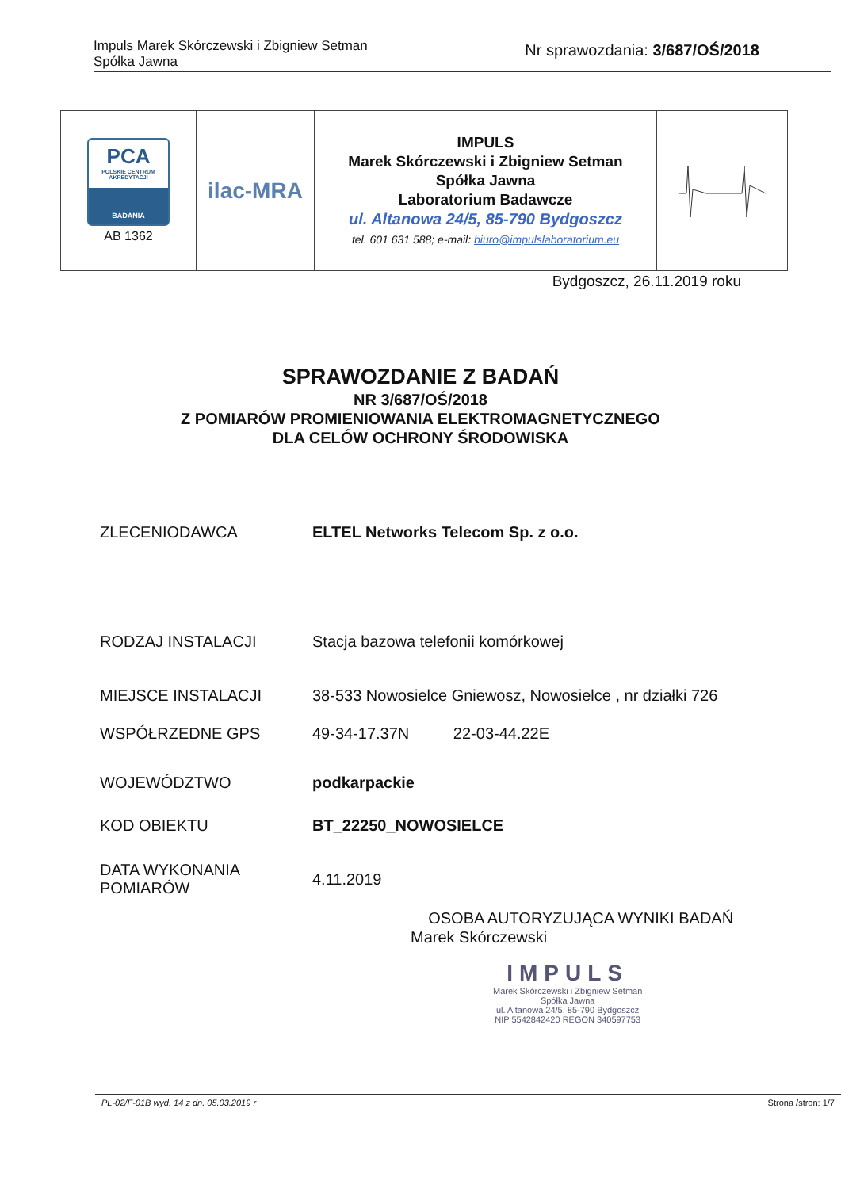Impuls Marek Skórczewski i Zbigniew Setman
Spółka Jawna
Nr sprawozdania: 3/687/OŚ/2018
| PCA POLSKIE CENTRUM AKREDYTACJI BADANIA AB 1362 | ilac-MRA | IMPULS Marek Skórczewski i Zbigniew Setman Spółka Jawna Laboratorium Badawcze ul. Altanowa 24/5, 85-790 Bydgoszcz tel. 601 631 588; e-mail: biuro@impulslaboratorium.eu | |
Bydgoszcz, 26.11.2019 roku
SPRAWOZDANIE Z BADAŃ
NR 3/687/OŚ/2018
Z POMIARÓW PROMIENIOWANIA ELEKTROMAGNETYCZNEGO
DLA CELÓW OCHRONY ŚRODOWISKA
| ZLECENIODAWCA | ELTEL Networks Telecom Sp. z o.o. |
| RODZAJ INSTALACJI | Stacja bazowa telefonii komórkowej |
| MIEJSCE INSTALACJI | 38-533 Nowosielce Gniewosz, Nowosielce , nr działki 726 |
| WSPÓŁRZEDNE GPS | 49-34-17.37N 22-03-44.22E |
| WOJEWÓDZTWO | podkarpackie |
| KOD OBIEKTU | BT_22250_NOWOSIELCE |
| DATA WYKONANIA POMIARÓW | 4.11.2019 |
OSOBA AUTORYZUJĄCA WYNIKI BADAŃ
Marek Skórczewski
IMPULS
Marek Skórczewski i Zbigniew Setman
Spółka Jawna
ul. Altanowa 24/5, 85-790 Bydgoszcz
NIP 5542842420 REGON 340597753
PL-02/F-01B wyd. 14 z dn. 05.03.2019 r Strona /stron: 1/7